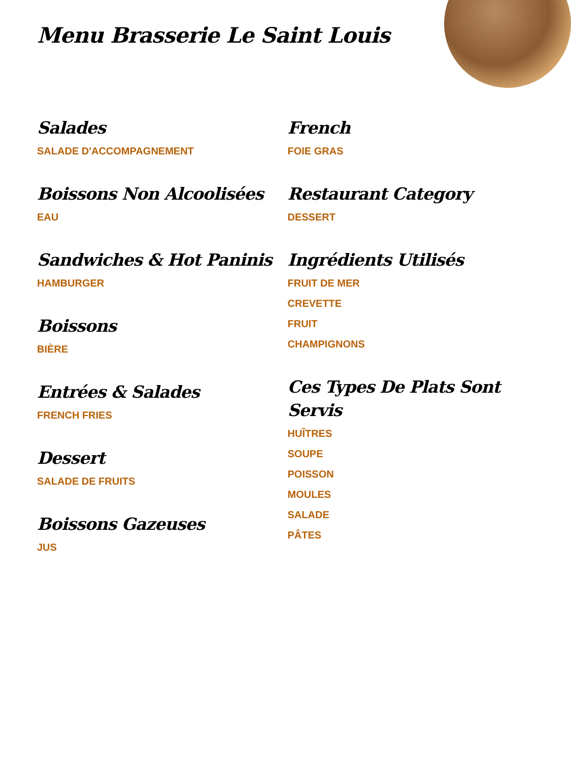Menu Brasserie Le Saint Louis
Salades
SALADE D'ACCOMPAGNEMENT
Boissons Non Alcoolisées
EAU
Sandwiches & Hot Paninis
HAMBURGER
Boissons
BIÈRE
Entrées & Salades
FRENCH FRIES
Dessert
SALADE DE FRUITS
Boissons Gazeuses
JUS
French
FOIE GRAS
Restaurant Category
DESSERT
Ingrédients Utilisés
FRUIT DE MER
CREVETTE
FRUIT
CHAMPIGNONS
Ces Types De Plats Sont Servis
HUÎTRES
SOUPE
POISSON
MOULES
SALADE
PÂTES